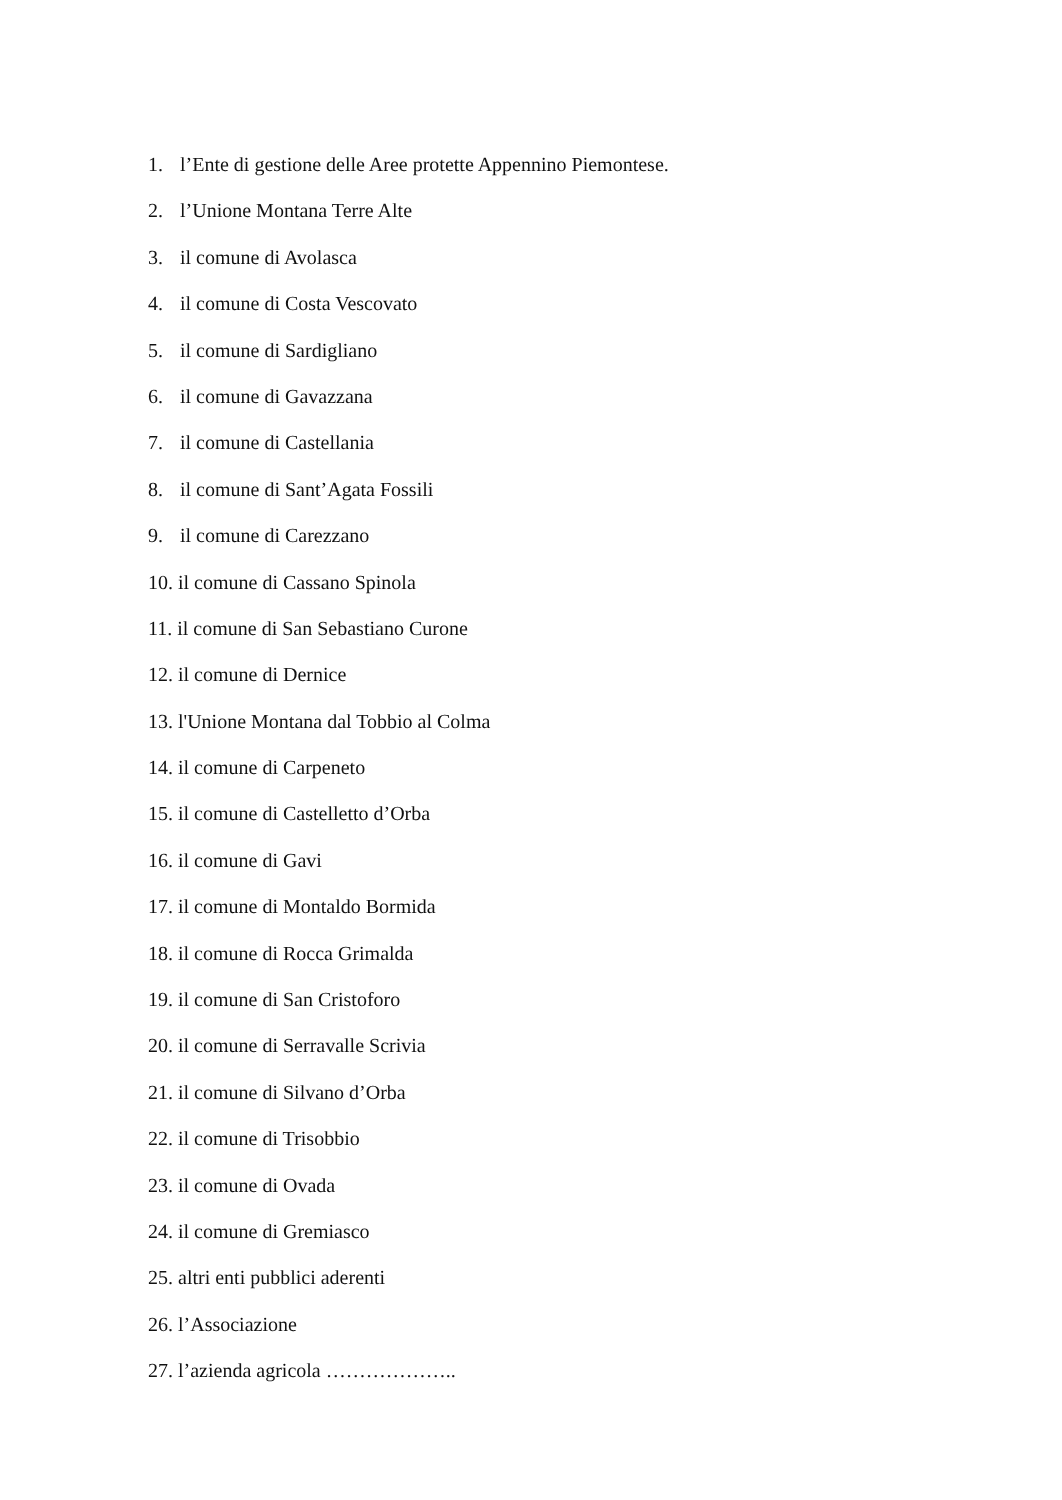1. l’Ente di gestione delle Aree protette Appennino Piemontese.
2. l’Unione Montana Terre Alte
3. il comune di Avolasca
4. il comune di Costa Vescovato
5. il comune di Sardigliano
6. il comune di Gavazzana
7. il comune di Castellania
8. il comune di Sant’Agata Fossili
9. il comune di Carezzano
10. il comune di Cassano Spinola
11. il comune di San Sebastiano Curone
12. il comune di Dernice
13. l'Unione Montana dal Tobbio al Colma
14. il comune di Carpeneto
15. il comune di Castelletto d’Orba
16. il comune di Gavi
17. il comune di Montaldo Bormida
18. il comune di Rocca Grimalda
19. il comune di San Cristoforo
20. il comune di Serravalle Scrivia
21. il comune di Silvano d’Orba
22. il comune di Trisobbio
23. il comune di Ovada
24. il comune di Gremiasco
25. altri enti pubblici aderenti
26. l’Associazione
27. l’azienda agricola ………………..